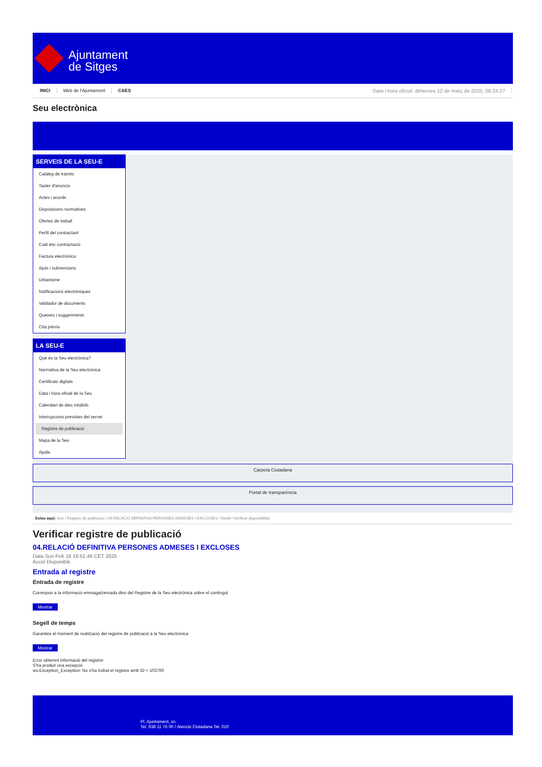Ajuntament
de Sitges
INICI Web de l'Ajuntament CAES Data i hora oficial: dimecres 12 de març de 2025, 06:24:27
Seu electrònica
Obtenir còpia autèntica
SERVEIS DE LA SEU-E
Catàleg de tràmits
Tauler d'anuncis
Actes i acords
Disposicions normatives
Ofertes de treball
Perfil del contractant
Codi ètic contractació
Factura electrònica
Ajuts i subvencions
Urbanisme
Notificacions electròniques
Validador de documents
Queixes i suggeriments
Cita prèvia
LA SEU-E
Què és la Seu electrònica?
Normativa de la Seu electrònica
Certificats digitals
Data i hora oficial de la Seu
Calendari de dies inhàbils
Interrupcions previstes del servei
Registre de publicació
Mapa de la Seu
Ajuda
Carpeta Ciutadana
Portal de transparència
Esteu aquí: Inici / Registre de publicació / 04.RELACIÓ DEFINITIVA PERSONES ADMESES I EXCLOSES / Detall / Verificar disponibilitat
Verificar registre de publicació
04.RELACIÓ DEFINITIVA PERSONES ADMESES I EXCLOSES
Data Sun Feb 16 16:51:46 CET 2025
Acció Disponible
Entrada al registre
Entrada de registre
Correspon a la informació emmagatzemada dins del Registre de la Seu electrònica sobre el contingut
Mostrar
Segell de temps
Garanteix el moment de realització del registre de publicació a la Seu electrònica
Mostrar
Error obtenint informació del registre:
S'ha produit una excepció
ws.Exception_Exception: No s'ha trobat el registre amb ID = 103760
Pl. Ajuntament, sn.
Tel. 938 11 76 00 / Atenció Ciutadana Tel. 010